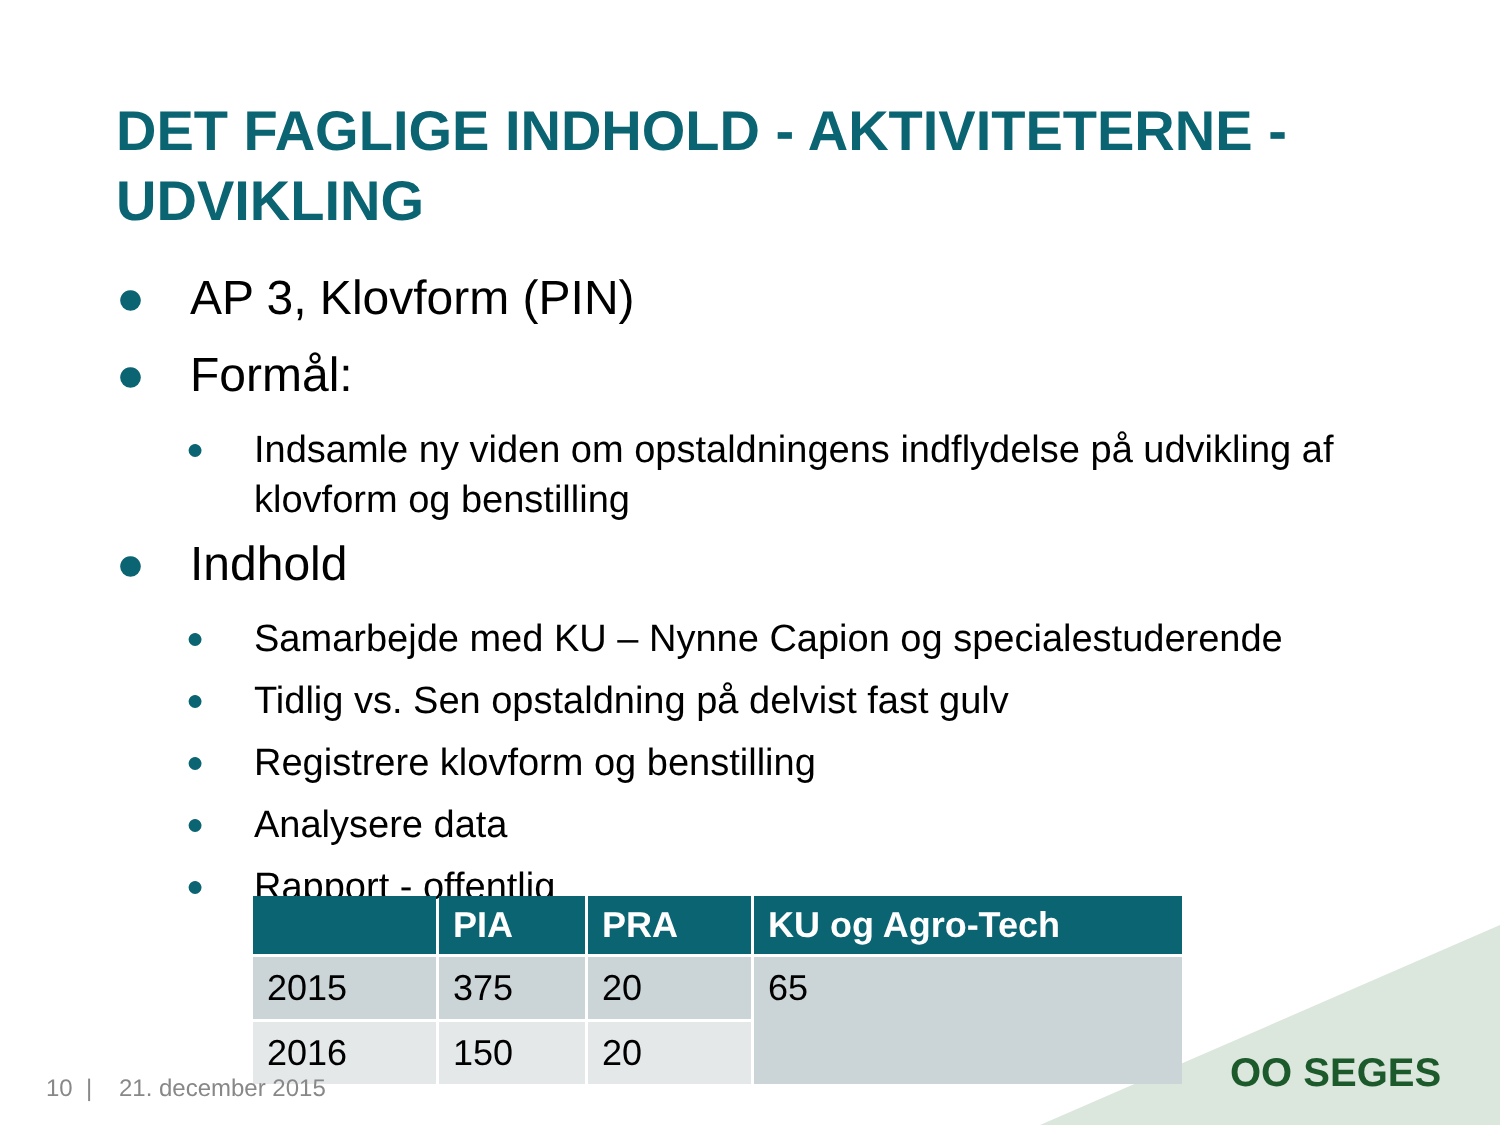DET FAGLIGE INDHOLD - AKTIVITETERNE -
UDVIKLING
● AP 3, Klovform (PIN)
● Formål:
● Indsamle ny viden om opstaldningens indflydelse på udvikling af klovform og benstilling
● Indhold
● Samarbejde med KU – Nynne Capion og specialestuderende
● Tidlig vs. Sen opstaldning på delvist fast gulv
● Registrere klovform og benstilling
● Analysere data
● Rapport - offentlig
| | PIA | PRA | KU og Agro-Tech |
| --- | --- | --- | --- |
| 2015 | 375 | 20 | 65 |
| 2016 | 150 | 20 | |
10 | 21. december 2015 OO SEGES